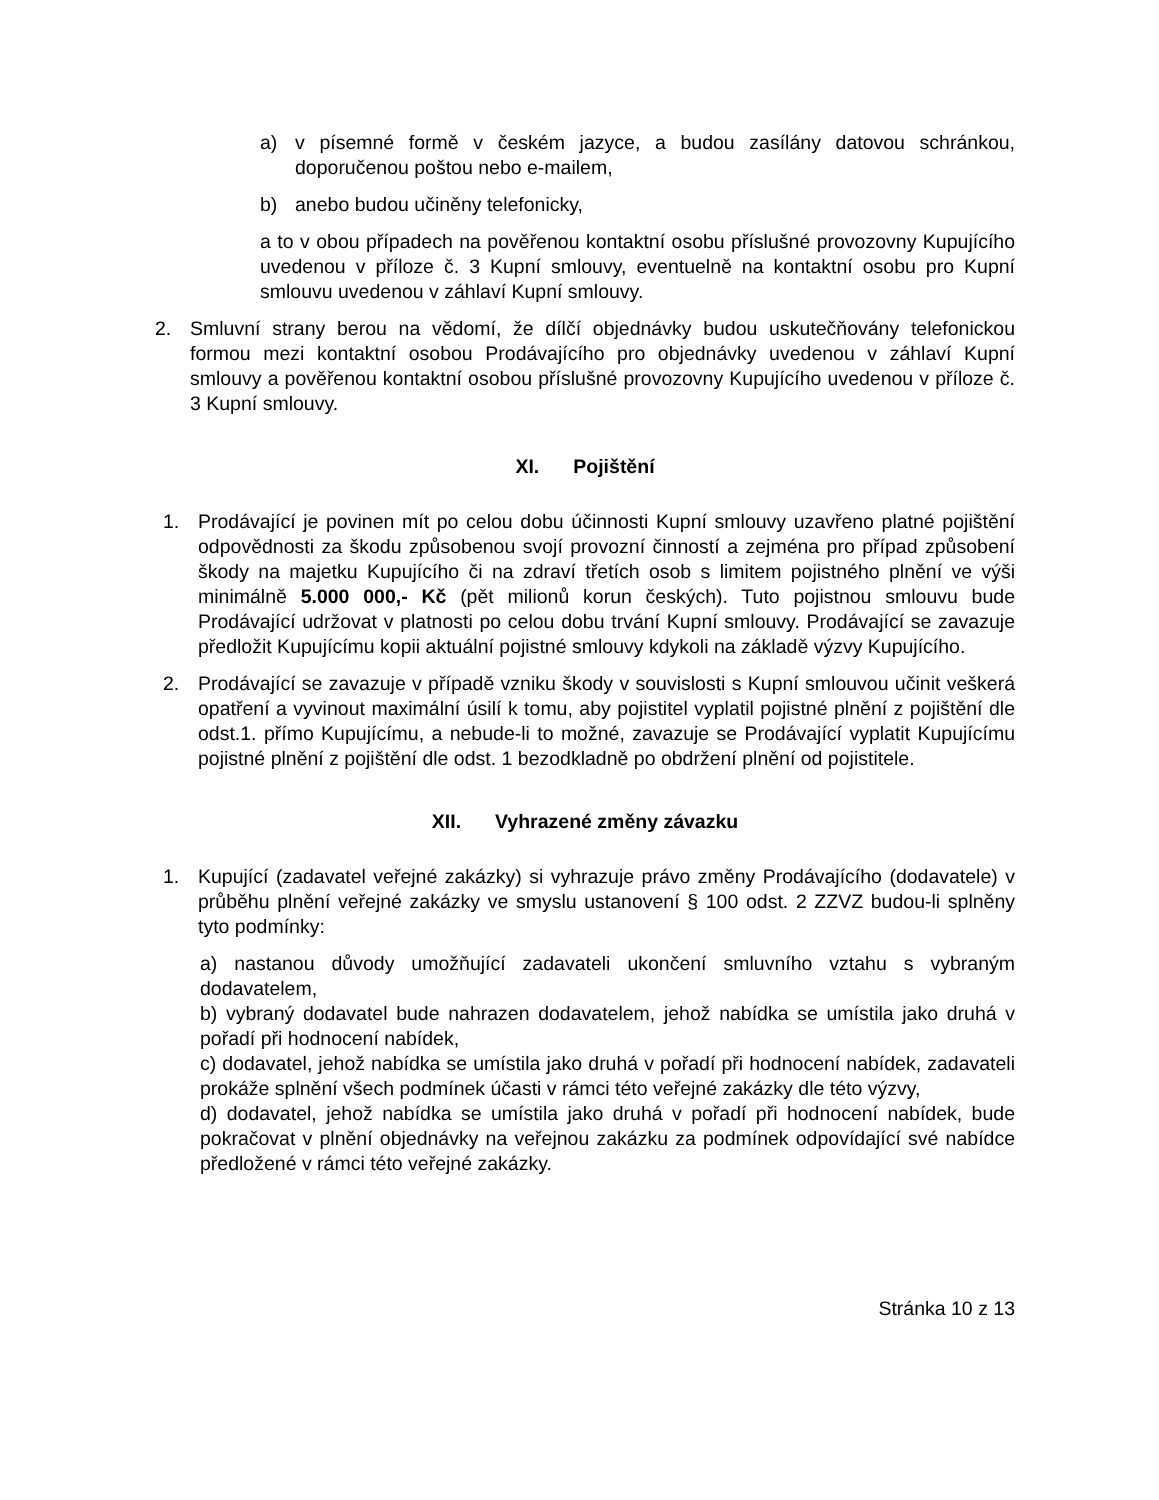a) v písemné formě v českém jazyce, a budou zasílány datovou schránkou, doporučenou poštou nebo e-mailem,
b) anebo budou učiněny telefonicky,
a to v obou případech na pověřenou kontaktní osobu příslušné provozovny Kupujícího uvedenou v příloze č. 3 Kupní smlouvy, eventuelně na kontaktní osobu pro Kupní smlouvu uvedenou v záhlaví Kupní smlouvy.
2. Smluvní strany berou na vědomí, že dílčí objednávky budou uskutečňovány telefonickou formou mezi kontaktní osobou Prodávajícího pro objednávky uvedenou v záhlaví Kupní smlouvy a pověřenou kontaktní osobou příslušné provozovny Kupujícího uvedenou v příloze č. 3 Kupní smlouvy.
XI. Pojištění
1. Prodávající je povinen mít po celou dobu účinnosti Kupní smlouvy uzavřeno platné pojištění odpovědnosti za škodu způsobenou svojí provozní činností a zejména pro případ způsobení škody na majetku Kupujícího či na zdraví třetích osob s limitem pojistného plnění ve výši minimálně 5.000 000,- Kč (pět milionů korun českých). Tuto pojistnou smlouvu bude Prodávající udržovat v platnosti po celou dobu trvání Kupní smlouvy. Prodávající se zavazuje předložit Kupujícímu kopii aktuální pojistné smlouvy kdykoli na základě výzvy Kupujícího.
2. Prodávající se zavazuje v případě vzniku škody v souvislosti s Kupní smlouvou učinit veškerá opatření a vyvinout maximální úsilí k tomu, aby pojistitel vyplatil pojistné plnění z pojištění dle odst.1. přímo Kupujícímu, a nebude-li to možné, zavazuje se Prodávající vyplatit Kupujícímu pojistné plnění z pojištění dle odst. 1 bezodkladně po obdržení plnění od pojistitele.
XII. Vyhrazené změny závazku
1. Kupující (zadavatel veřejné zakázky) si vyhrazuje právo změny Prodávajícího (dodavatele) v průběhu plnění veřejné zakázky ve smyslu ustanovení § 100 odst. 2 ZZVZ budou-li splněny tyto podmínky:
a) nastanou důvody umožňující zadavateli ukončení smluvního vztahu s vybraným dodavatelem,
b) vybraný dodavatel bude nahrazen dodavatelem, jehož nabídka se umístila jako druhá v pořadí při hodnocení nabídek,
c) dodavatel, jehož nabídka se umístila jako druhá v pořadí při hodnocení nabídek, zadavateli prokáže splnění všech podmínek účasti v rámci této veřejné zakázky dle této výzvy,
d) dodavatel, jehož nabídka se umístila jako druhá v pořadí při hodnocení nabídek, bude pokračovat v plnění objednávky na veřejnou zakázku za podmínek odpovídající své nabídce předložené v rámci této veřejné zakázky.
Stránka 10 z 13